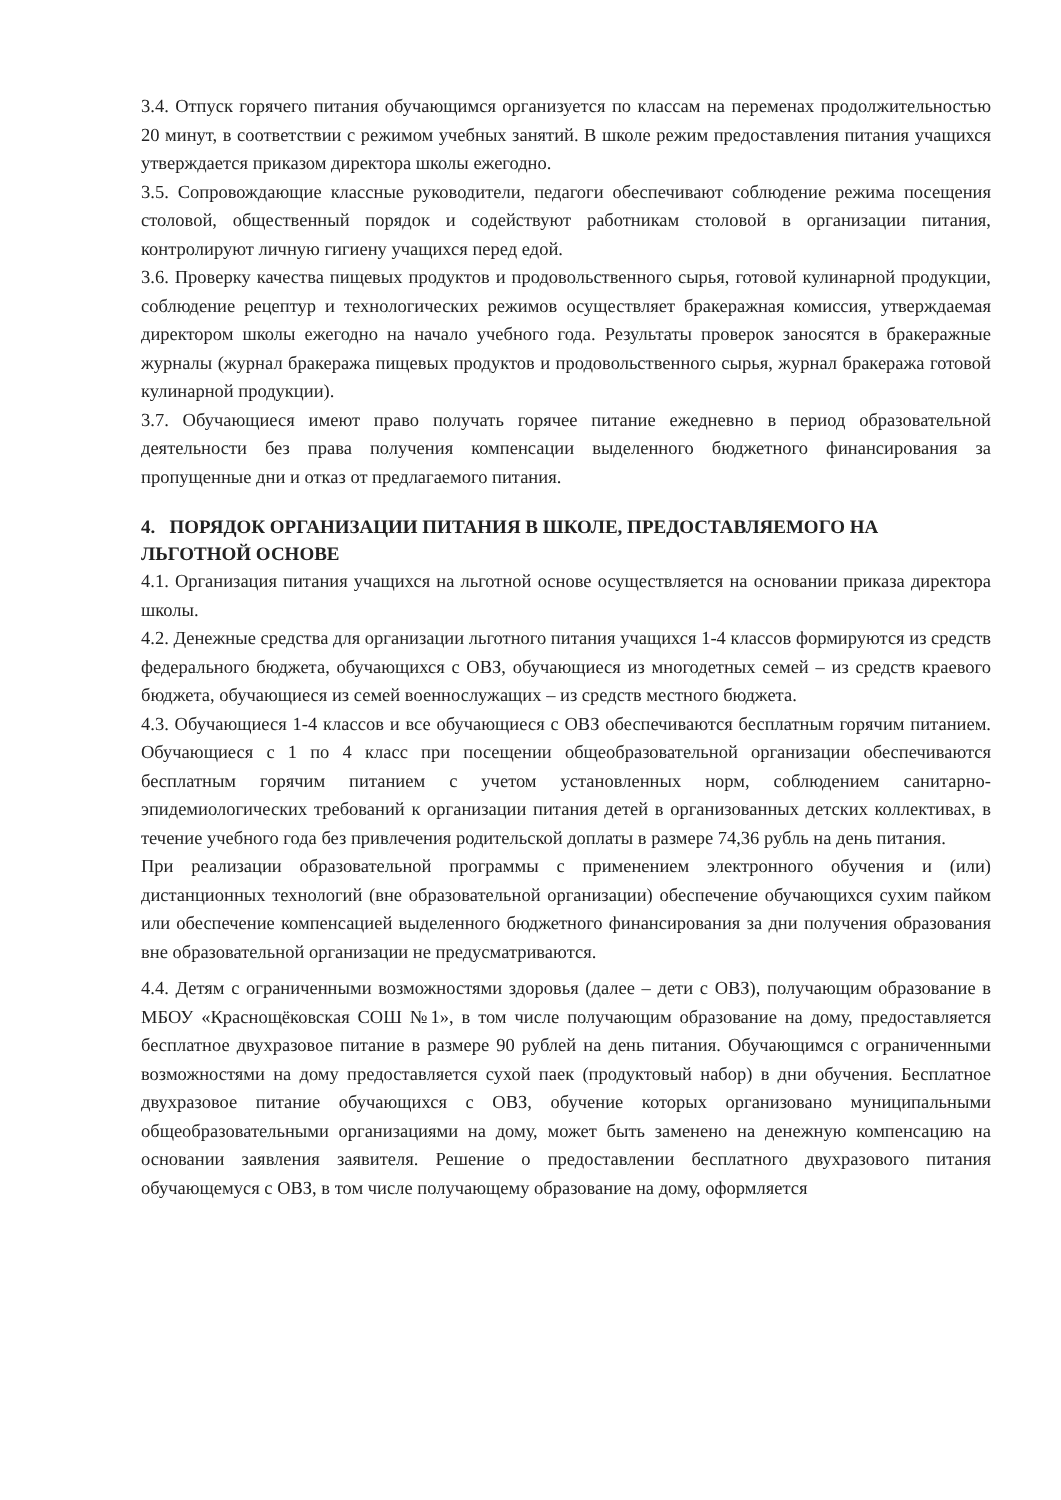3.4. Отпуск горячего питания обучающимся организуется по классам на переменах продолжительностью 20 минут, в соответствии с режимом учебных занятий. В школе режим предоставления питания учащихся утверждается приказом директора школы ежегодно.
3.5. Сопровождающие классные руководители, педагоги обеспечивают соблюдение режима посещения столовой, общественный порядок и содействуют работникам столовой в организации питания, контролируют личную гигиену учащихся перед едой.
3.6. Проверку качества пищевых продуктов и продовольственного сырья, готовой кулинарной продукции, соблюдение рецептур и технологических режимов осуществляет бракеражная комиссия, утверждаемая директором школы ежегодно на начало учебного года. Результаты проверок заносятся в бракеражные журналы (журнал бракеража пищевых продуктов и продовольственного сырья, журнал бракеража готовой кулинарной продукции).
3.7. Обучающиеся имеют право получать горячее питание ежедневно в период образовательной деятельности без права получения компенсации выделенного бюджетного финансирования за пропущенные дни и отказ от предлагаемого питания.
4. ПОРЯДОК ОРГАНИЗАЦИИ ПИТАНИЯ В ШКОЛЕ, ПРЕДОСТАВЛЯЕМОГО НА ЛЬГОТНОЙ ОСНОВЕ
4.1. Организация питания учащихся на льготной основе осуществляется на основании приказа директора школы.
4.2. Денежные средства для организации льготного питания учащихся 1-4 классов формируются из средств федерального бюджета, обучающихся с ОВЗ, обучающиеся из многодетных семей – из средств краевого бюджета, обучающиеся из семей военнослужащих – из средств местного бюджета.
4.3. Обучающиеся 1-4 классов и все обучающиеся с ОВЗ обеспечиваются бесплатным горячим питанием. Обучающиеся с 1 по 4 класс при посещении общеобразовательной организации обеспечиваются бесплатным горячим питанием с учетом установленных норм, соблюдением санитарно-эпидемиологических требований к организации питания детей в организованных детских коллективах, в течение учебного года без привлечения родительской доплаты в размере 74,36 рубль на день питания.
При реализации образовательной программы с применением электронного обучения и (или) дистанционных технологий (вне образовательной организации) обеспечение обучающихся сухим пайком или обеспечение компенсацией выделенного бюджетного финансирования за дни получения образования вне образовательной организации не предусматриваются.
4.4. Детям с ограниченными возможностями здоровья (далее – дети с ОВЗ), получающим образование в МБОУ «Краснощёковская СОШ №1», в том числе получающим образование на дому, предоставляется бесплатное двухразовое питание в размере 90 рублей на день питания. Обучающимся с ограниченными возможностями на дому предоставляется сухой паек (продуктовый набор) в дни обучения. Бесплатное двухразовое питание обучающихся с ОВЗ, обучение которых организовано муниципальными общеобразовательными организациями на дому, может быть заменено на денежную компенсацию на основании заявления заявителя. Решение о предоставлении бесплатного двухразового питания обучающемуся с ОВЗ, в том числе получающему образование на дому, оформляется